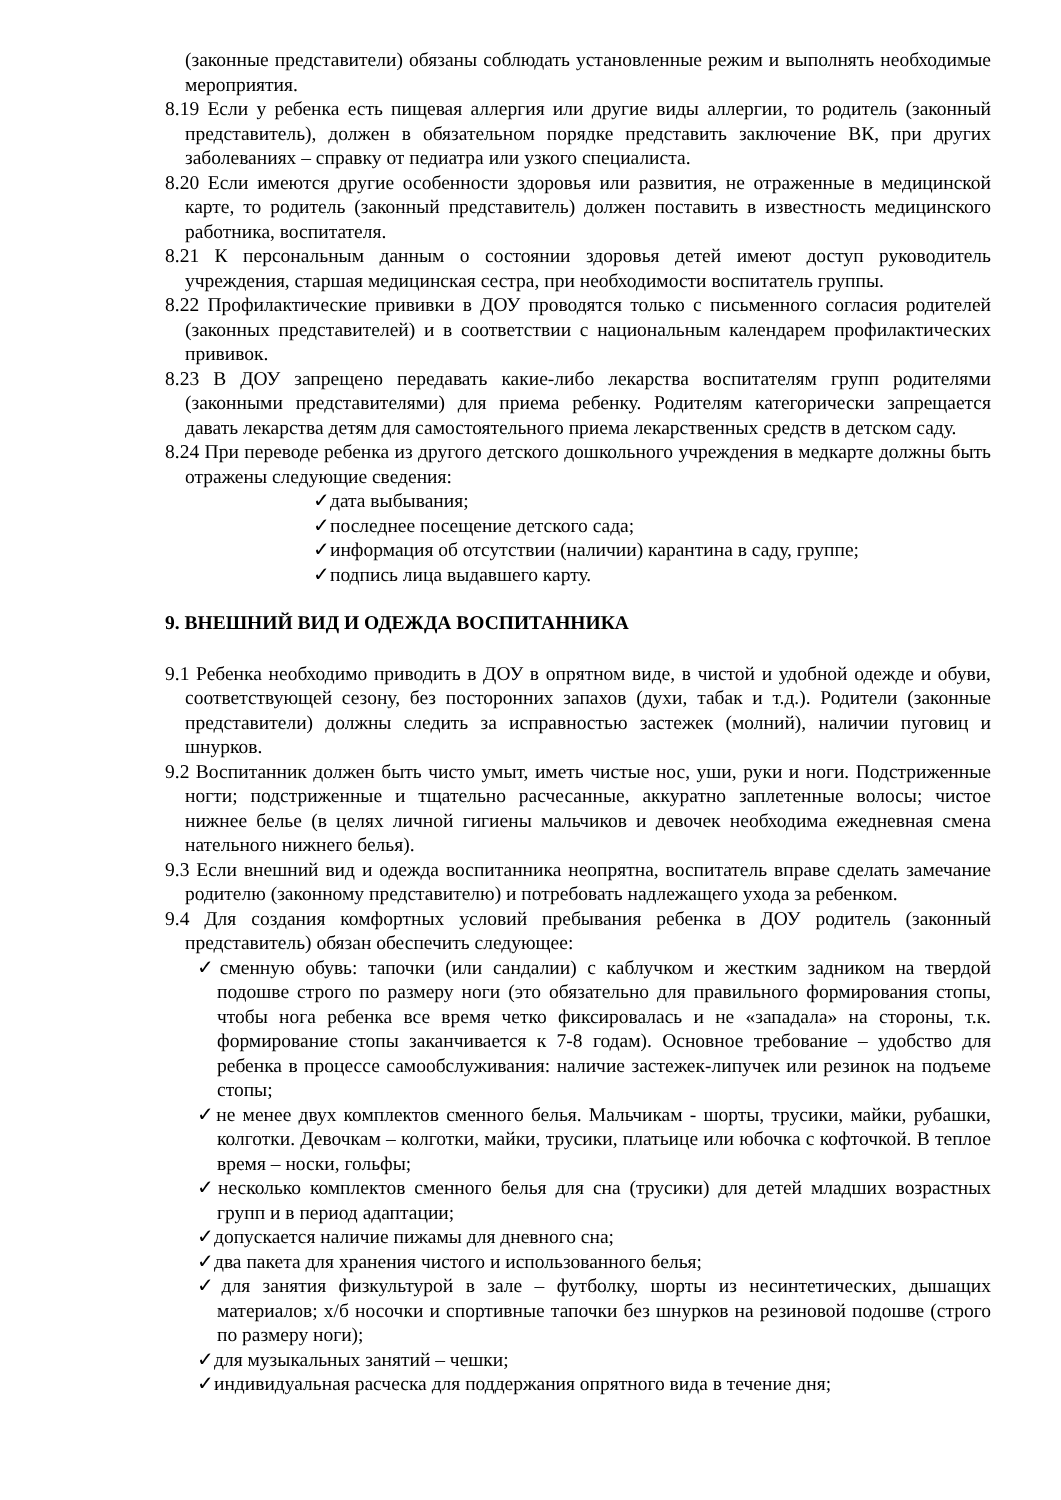(законные представители) обязаны соблюдать установленные режим и выполнять необходимые мероприятия.
8.19 Если у ребенка есть пищевая аллергия или другие виды аллергии, то родитель (законный представитель), должен в обязательном порядке представить заключение ВК, при других заболеваниях – справку от педиатра или узкого специалиста.
8.20 Если имеются другие особенности здоровья или развития, не отраженные в медицинской карте, то родитель (законный представитель) должен поставить в известность медицинского работника, воспитателя.
8.21 К персональным данным о состоянии здоровья детей имеют доступ руководитель учреждения, старшая медицинская сестра, при необходимости воспитатель группы.
8.22 Профилактические прививки в ДОУ проводятся только с письменного согласия родителей (законных представителей) и в соответствии с национальным календарем профилактических прививок.
8.23 В ДОУ запрещено передавать какие-либо лекарства воспитателям групп родителями (законными представителями) для приема ребенку. Родителям категорически запрещается давать лекарства детям для самостоятельного приема лекарственных средств в детском саду.
8.24 При переводе ребенка из другого детского дошкольного учреждения в медкарте должны быть отражены следующие сведения:
✓дата выбывания;
✓последнее посещение детского сада;
✓информация об отсутствии (наличии) карантина в саду, группе;
✓подпись лица выдавшего карту.
9. ВНЕШНИЙ ВИД И ОДЕЖДА ВОСПИТАННИКА
9.1 Ребенка необходимо приводить в ДОУ в опрятном виде, в чистой и удобной одежде и обуви, соответствующей сезону, без посторонних запахов (духи, табак и т.д.). Родители (законные представители) должны следить за исправностью застежек (молний), наличии пуговиц и шнурков.
9.2 Воспитанник должен быть чисто умыт, иметь чистые нос, уши, руки и ноги. Подстриженные ногти; подстриженные и тщательно расчесанные, аккуратно заплетенные волосы; чистое нижнее белье (в целях личной гигиены мальчиков и девочек необходима ежедневная смена нательного нижнего белья).
9.3 Если внешний вид и одежда воспитанника неопрятна, воспитатель вправе сделать замечание родителю (законному представителю) и потребовать надлежащего ухода за ребенком.
9.4 Для создания комфортных условий пребывания ребенка в ДОУ родитель (законный представитель) обязан обеспечить следующее:
✓сменную обувь: тапочки (или сандалии) с каблучком и жестким задником на твердой подошве строго по размеру ноги (это обязательно для правильного формирования стопы, чтобы нога ребенка все время четко фиксировалась и не «западала» на стороны, т.к. формирование стопы заканчивается к 7-8 годам). Основное требование – удобство для ребенка в процессе самообслуживания: наличие застежек-липучек или резинок на подъеме стопы;
✓не менее двух комплектов сменного белья. Мальчикам - шорты, трусики, майки, рубашки, колготки. Девочкам – колготки, майки, трусики, платьице или юбочка с кофточкой. В теплое время – носки, гольфы;
✓несколько комплектов сменного белья для сна (трусики) для детей младших возрастных групп и в период адаптации;
✓допускается наличие пижамы для дневного сна;
✓два пакета для хранения чистого и использованного белья;
✓для занятия физкультурой в зале – футболку, шорты из несинтетических, дышащих материалов; х/б носочки и спортивные тапочки без шнурков на резиновой подошве (строго по размеру ноги);
✓для музыкальных занятий – чешки;
✓индивидуальная расческа для поддержания опрятного вида в течение дня;